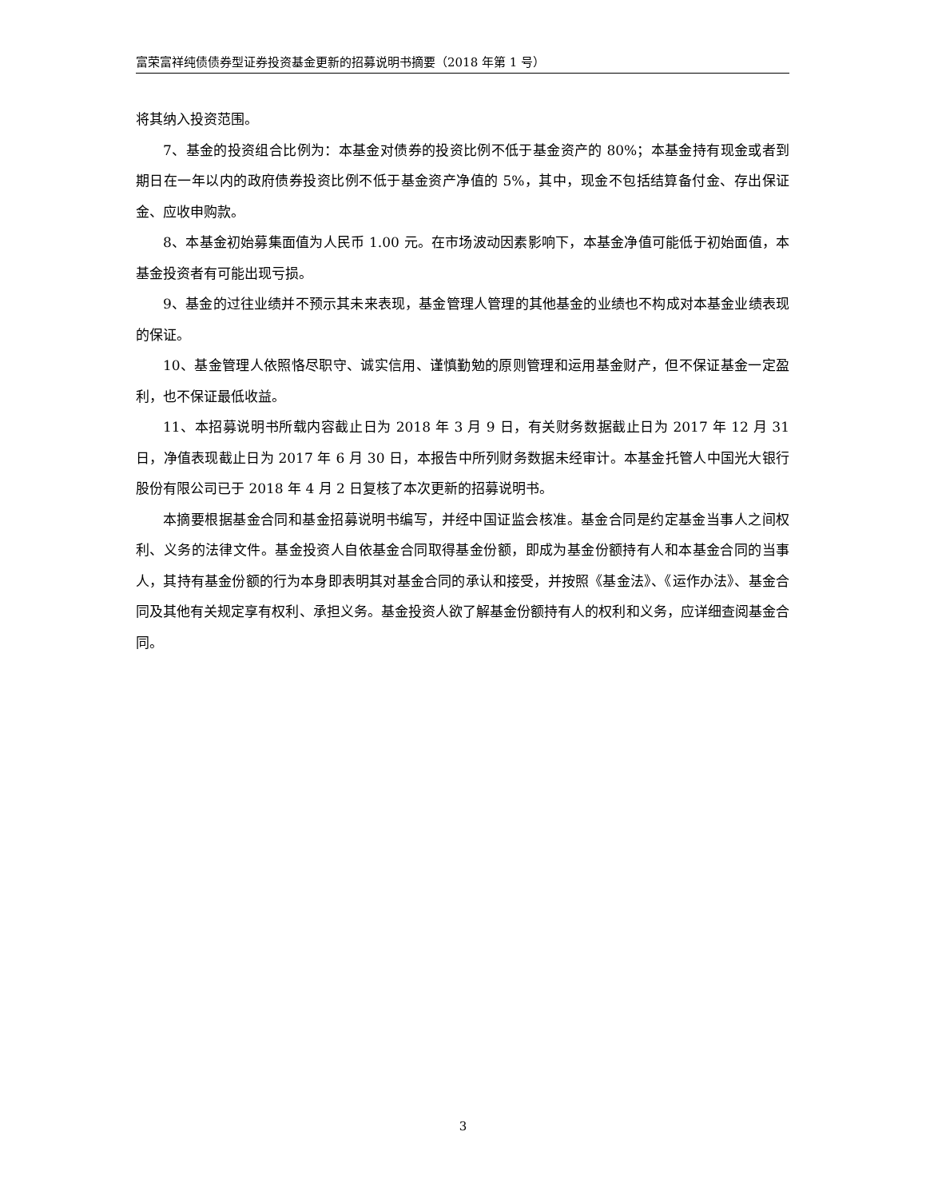富荣富祥纯债债券型证券投资基金更新的招募说明书摘要（2018 年第 1 号）
将其纳入投资范围。
7、基金的投资组合比例为：本基金对债券的投资比例不低于基金资产的 80%；本基金持有现金或者到期日在一年以内的政府债券投资比例不低于基金资产净值的 5%，其中，现金不包括结算备付金、存出保证金、应收申购款。
8、本基金初始募集面值为人民币 1.00 元。在市场波动因素影响下，本基金净值可能低于初始面值，本基金投资者有可能出现亏损。
9、基金的过往业绩并不预示其未来表现，基金管理人管理的其他基金的业绩也不构成对本基金业绩表现的保证。
10、基金管理人依照恪尽职守、诚实信用、谨慎勤勉的原则管理和运用基金财产，但不保证基金一定盈利，也不保证最低收益。
11、本招募说明书所载内容截止日为 2018 年 3 月 9 日，有关财务数据截止日为 2017 年 12 月 31 日，净值表现截止日为 2017 年 6 月 30 日，本报告中所列财务数据未经审计。本基金托管人中国光大银行股份有限公司已于 2018 年 4 月 2 日复核了本次更新的招募说明书。
本摘要根据基金合同和基金招募说明书编写，并经中国证监会核准。基金合同是约定基金当事人之间权利、义务的法律文件。基金投资人自依基金合同取得基金份额，即成为基金份额持有人和本基金合同的当事人，其持有基金份额的行为本身即表明其对基金合同的承认和接受，并按照《基金法》、《运作办法》、基金合同及其他有关规定享有权利、承担义务。基金投资人欲了解基金份额持有人的权利和义务，应详细查阅基金合同。
3